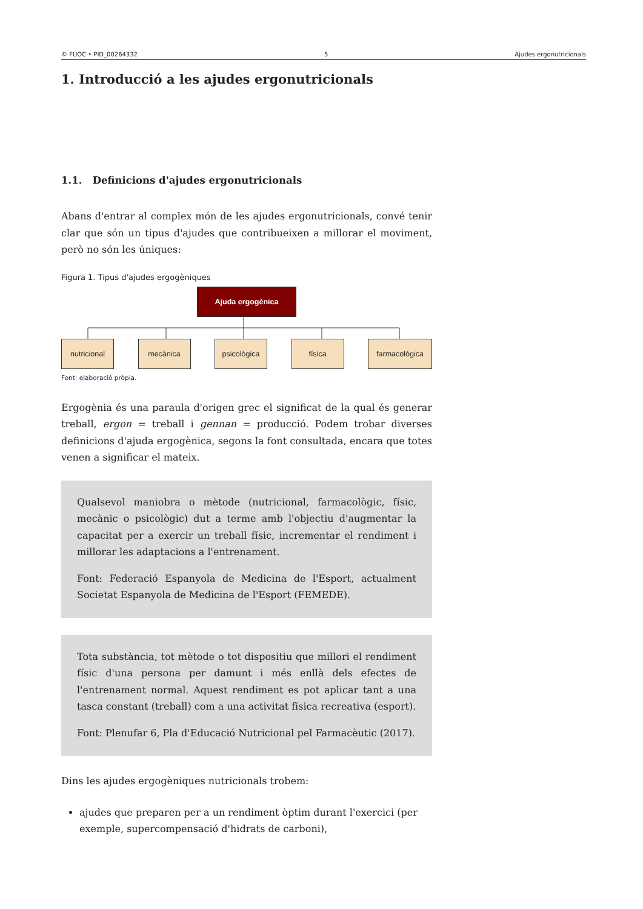© FUOC • PID_00264332 5 Ajudes ergonutricionals
1. Introducció a les ajudes ergonutricionals
1.1. Definicions d'ajudes ergonutricionals
Abans d'entrar al complex món de les ajudes ergonutricionals, convé tenir clar que són un tipus d'ajudes que contribueixen a millorar el moviment, però no són les úniques:
Figura 1. Tipus d'ajudes ergogèniques
Ajuda ergogènica
nutricional mecànica psicològica física farmacològica
Font: elaboració pròpia.
Ergogènia és una paraula d'origen grec el significat de la qual és generar treball, ergon = treball i gennan = producció. Podem trobar diverses definicions d'ajuda ergogènica, segons la font consultada, encara que totes venen a significar el mateix.
Qualsevol maniobra o mètode (nutricional, farmacològic, físic, mecànic o psicològic) dut a terme amb l'objectiu d'augmentar la capacitat per a exercir un treball físic, incrementar el rendiment i millorar les adaptacions a l'entrenament.
Font: Federació Espanyola de Medicina de l'Esport, actualment Societat Espanyola de Medicina de l'Esport (FEMEDE).
Tota substància, tot mètode o tot dispositiu que millori el rendiment físic d'una persona per damunt i més enllà dels efectes de l'entrenament normal. Aquest rendiment es pot aplicar tant a una tasca constant (treball) com a una activitat física recreativa (esport).
Font: Plenufar 6, Pla d'Educació Nutricional pel Farmacèutic (2017).
Dins les ajudes ergogèniques nutricionals trobem:
ajudes que preparen per a un rendiment òptim durant l'exercici (per exemple, supercompensació d'hidrats de carboni),